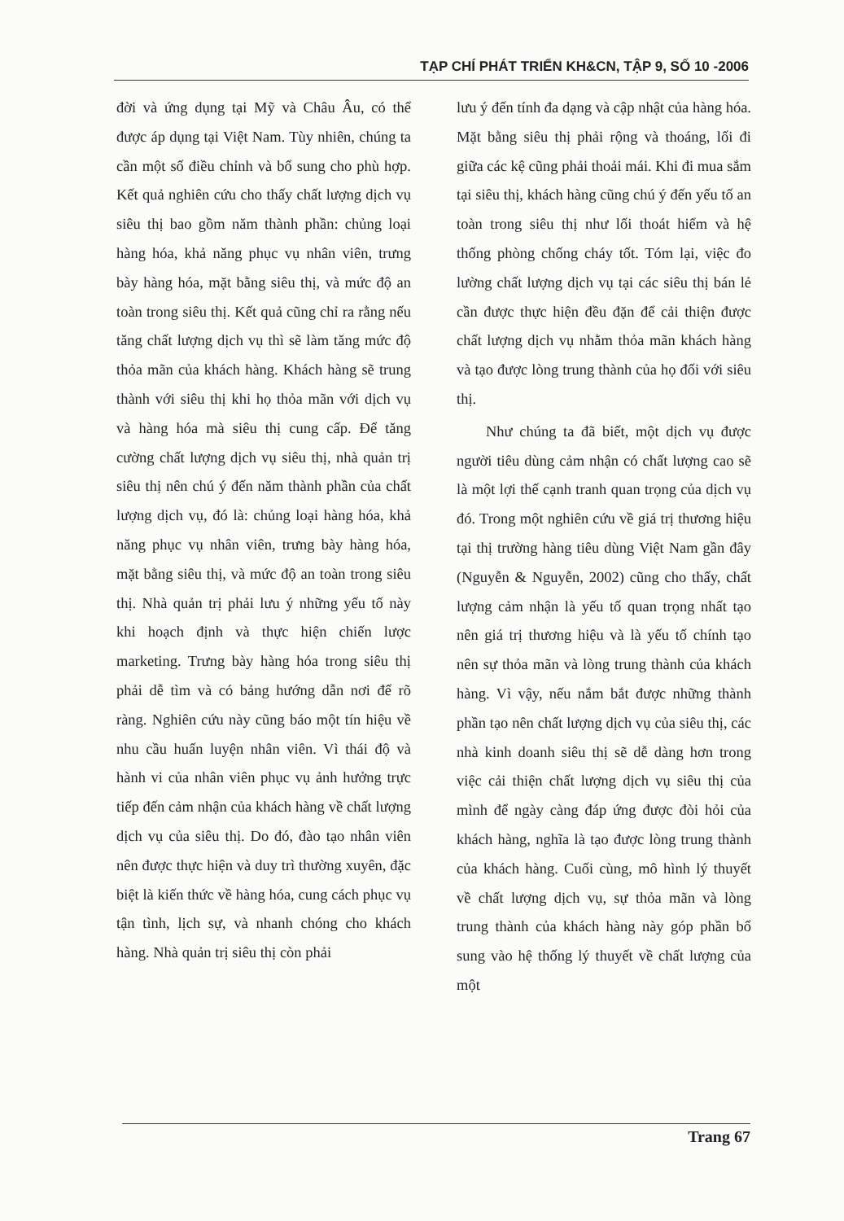TẠP CHÍ PHÁT TRIỂN KH&CN, TẬP 9, SỐ 10 -2006
đời và ứng dụng tại Mỹ và Châu Âu, có thể được áp dụng tại Việt Nam. Tùy nhiên, chúng ta cần một số điều chỉnh và bổ sung cho phù hợp. Kết quả nghiên cứu cho thấy chất lượng dịch vụ siêu thị bao gồm năm thành phần: chủng loại hàng hóa, khả năng phục vụ nhân viên, trưng bày hàng hóa, mặt bằng siêu thị, và mức độ an toàn trong siêu thị. Kết quả cũng chỉ ra rằng nếu tăng chất lượng dịch vụ thì sẽ làm tăng mức độ thỏa mãn của khách hàng. Khách hàng sẽ trung thành với siêu thị khi họ thỏa mãn với dịch vụ và hàng hóa mà siêu thị cung cấp. Để tăng cường chất lượng dịch vụ siêu thị, nhà quản trị siêu thị nên chú ý đến năm thành phần của chất lượng dịch vụ, đó là: chủng loại hàng hóa, khả năng phục vụ nhân viên, trưng bày hàng hóa, mặt bằng siêu thị, và mức độ an toàn trong siêu thị. Nhà quản trị phải lưu ý những yếu tố này khi hoạch định và thực hiện chiến lược marketing. Trưng bày hàng hóa trong siêu thị phải dễ tìm và có bảng hướng dẫn nơi để rõ ràng. Nghiên cứu này cũng báo một tín hiệu về nhu cầu huấn luyện nhân viên. Vì thái độ và hành vi của nhân viên phục vụ ảnh hưởng trực tiếp đến cảm nhận của khách hàng về chất lượng dịch vụ của siêu thị. Do đó, đào tạo nhân viên nên được thực hiện và duy trì thường xuyên, đặc biệt là kiến thức về hàng hóa, cung cách phục vụ tận tình, lịch sự, và nhanh chóng cho khách hàng. Nhà quản trị siêu thị còn phải
lưu ý đến tính đa dạng và cập nhật của hàng hóa. Mặt bằng siêu thị phải rộng và thoáng, lối đi giữa các kệ cũng phải thoải mái. Khi đi mua sắm tại siêu thị, khách hàng cũng chú ý đến yếu tố an toàn trong siêu thị như lối thoát hiểm và hệ thống phòng chống cháy tốt. Tóm lại, việc đo lường chất lượng dịch vụ tại các siêu thị bán lẻ cần được thực hiện đều đặn để cải thiện được chất lượng dịch vụ nhằm thỏa mãn khách hàng và tạo được lòng trung thành của họ đối với siêu thị.
Như chúng ta đã biết, một dịch vụ được người tiêu dùng cảm nhận có chất lượng cao sẽ là một lợi thế cạnh tranh quan trọng của dịch vụ đó. Trong một nghiên cứu về giá trị thương hiệu tại thị trường hàng tiêu dùng Việt Nam gần đây (Nguyễn & Nguyễn, 2002) cũng cho thấy, chất lượng cảm nhận là yếu tố quan trọng nhất tạo nên giá trị thương hiệu và là yếu tố chính tạo nên sự thỏa mãn và lòng trung thành của khách hàng. Vì vậy, nếu nắm bắt được những thành phần tạo nên chất lượng dịch vụ của siêu thị, các nhà kinh doanh siêu thị sẽ dễ dàng hơn trong việc cải thiện chất lượng dịch vụ siêu thị của mình để ngày càng đáp ứng được đòi hỏi của khách hàng, nghĩa là tạo được lòng trung thành của khách hàng. Cuối cùng, mô hình lý thuyết về chất lượng dịch vụ, sự thỏa mãn và lòng trung thành của khách hàng này góp phần bổ sung vào hệ thống lý thuyết về chất lượng của một
Trang 67